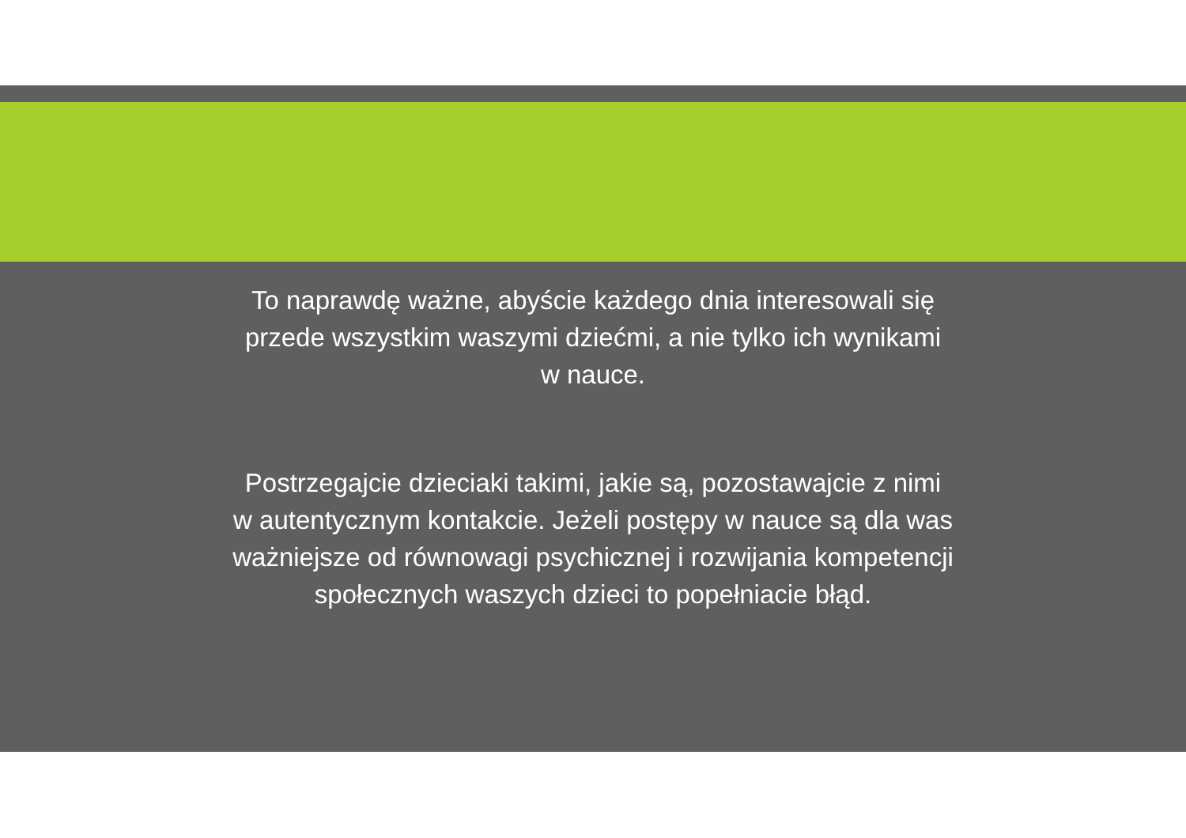To naprawdę ważne, abyście każdego dnia interesowali się
przede wszystkim waszymi dziećmi, a nie tylko ich wynikami
w nauce.
Postrzegajcie dzieciaki takimi, jakie są, pozostawajcie z nimi
w autentycznym kontakcie. Jeżeli postępy w nauce są dla was
ważniejsze od równowagi psychicznej i rozwijania kompetencji
społecznych waszych dzieci to popełniacie błąd.